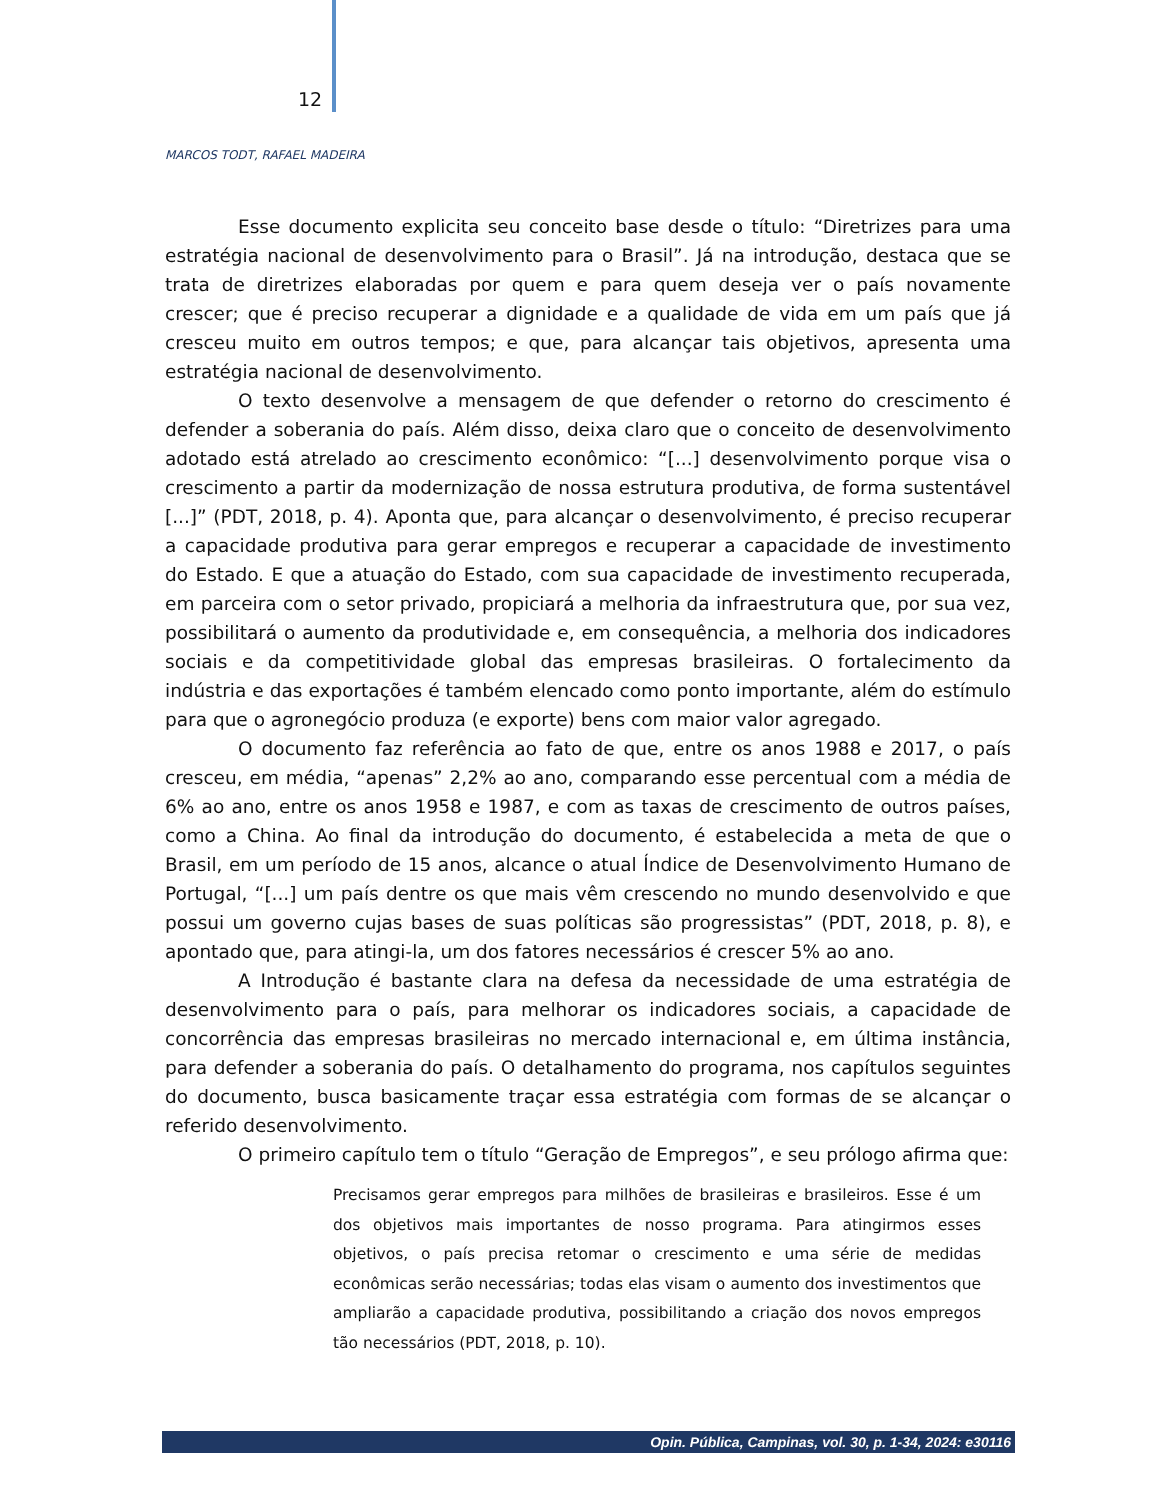12
MARCOS TODT, RAFAEL MADEIRA
Esse documento explicita seu conceito base desde o título: “Diretrizes para uma estratégia nacional de desenvolvimento para o Brasil”. Já na introdução, destaca que se trata de diretrizes elaboradas por quem e para quem deseja ver o país novamente crescer; que é preciso recuperar a dignidade e a qualidade de vida em um país que já cresceu muito em outros tempos; e que, para alcançar tais objetivos, apresenta uma estratégia nacional de desenvolvimento.
O texto desenvolve a mensagem de que defender o retorno do crescimento é defender a soberania do país. Além disso, deixa claro que o conceito de desenvolvimento adotado está atrelado ao crescimento econômico: “[...] desenvolvimento porque visa o crescimento a partir da modernização de nossa estrutura produtiva, de forma sustentável [...]” (PDT, 2018, p. 4). Aponta que, para alcançar o desenvolvimento, é preciso recuperar a capacidade produtiva para gerar empregos e recuperar a capacidade de investimento do Estado. E que a atuação do Estado, com sua capacidade de investimento recuperada, em parceira com o setor privado, propiciará a melhoria da infraestrutura que, por sua vez, possibilitará o aumento da produtividade e, em consequência, a melhoria dos indicadores sociais e da competitividade global das empresas brasileiras. O fortalecimento da indústria e das exportações é também elencado como ponto importante, além do estímulo para que o agronegócio produza (e exporte) bens com maior valor agregado.
O documento faz referência ao fato de que, entre os anos 1988 e 2017, o país cresceu, em média, “apenas” 2,2% ao ano, comparando esse percentual com a média de 6% ao ano, entre os anos 1958 e 1987, e com as taxas de crescimento de outros países, como a China. Ao final da introdução do documento, é estabelecida a meta de que o Brasil, em um período de 15 anos, alcance o atual Índice de Desenvolvimento Humano de Portugal, “[...] um país dentre os que mais vêm crescendo no mundo desenvolvido e que possui um governo cujas bases de suas políticas são progressistas” (PDT, 2018, p. 8), e apontado que, para atingi-la, um dos fatores necessários é crescer 5% ao ano.
A Introdução é bastante clara na defesa da necessidade de uma estratégia de desenvolvimento para o país, para melhorar os indicadores sociais, a capacidade de concorrência das empresas brasileiras no mercado internacional e, em última instância, para defender a soberania do país. O detalhamento do programa, nos capítulos seguintes do documento, busca basicamente traçar essa estratégia com formas de se alcançar o referido desenvolvimento.
O primeiro capítulo tem o título “Geração de Empregos”, e seu prólogo afirma que:
Precisamos gerar empregos para milhões de brasileiras e brasileiros. Esse é um dos objetivos mais importantes de nosso programa. Para atingirmos esses objetivos, o país precisa retomar o crescimento e uma série de medidas econômicas serão necessárias; todas elas visam o aumento dos investimentos que ampliarão a capacidade produtiva, possibilitando a criação dos novos empregos tão necessários (PDT, 2018, p. 10).
Opin. Pública, Campinas, vol. 30, p. 1-34, 2024: e30116